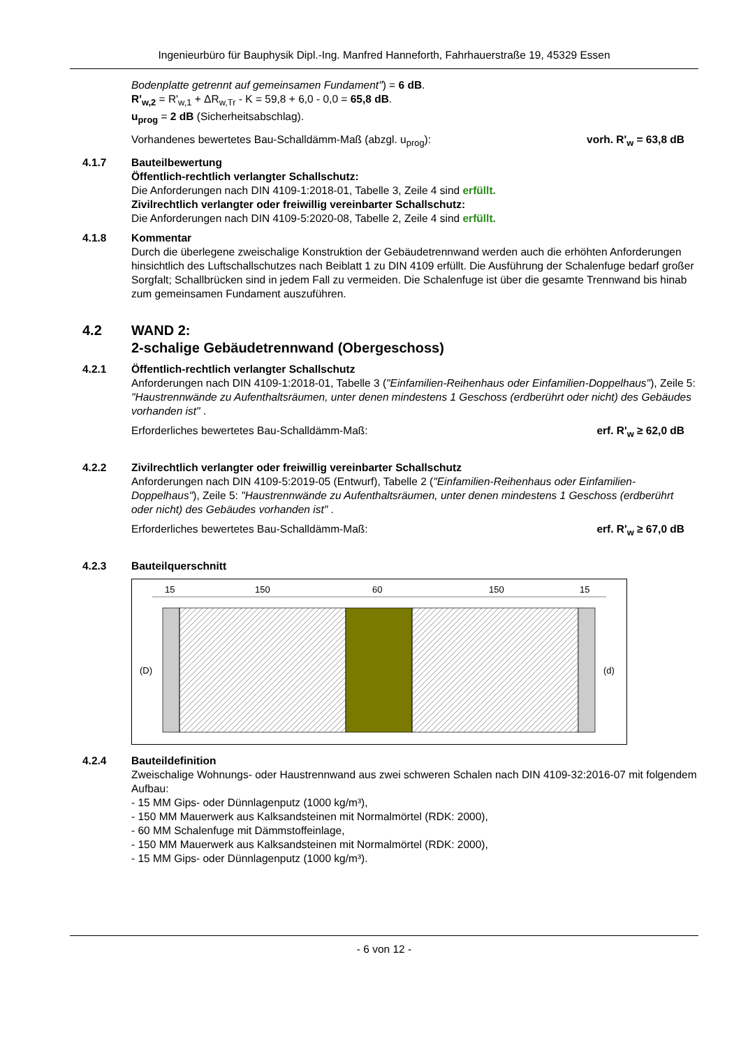Ingenieurbüro für Bauphysik Dipl.-Ing. Manfred Hanneforth, Fahrhauerstraße 19, 45329 Essen
Bodenplatte getrennt auf gemeinsamen Fundament") = 6 dB.
R'<sub>w,2</sub> = R'<sub>w,1</sub> + ΔR<sub>w,Tr</sub> - K = 59,8 + 6,0 - 0,0 = 65,8 dB.
u<sub>prog</sub> = 2 dB (Sicherheitsabschlag).
Vorhandenes bewertetes Bau-Schalldämm-Maß (abzgl. u<sub>prog</sub>): vorh. R'<sub>w</sub> = 63,8 dB
4.1.7 Bauteilbewertung
Öffentlich-rechtlich verlangter Schallschutz:
Die Anforderungen nach DIN 4109-1:2018-01, Tabelle 3, Zeile 4 sind erfüllt.
Zivilrechtlich verlangter oder freiwillig vereinbarter Schallschutz:
Die Anforderungen nach DIN 4109-5:2020-08, Tabelle 2, Zeile 4 sind erfüllt.
4.1.8 Kommentar
Durch die überlegene zweischalige Konstruktion der Gebäudetrennwand werden auch die erhöhten Anforderungen hinsichtlich des Luftschallschutzes nach Beiblatt 1 zu DIN 4109 erfüllt. Die Ausführung der Schalenfuge bedarf großer Sorgfalt; Schallbrücken sind in jedem Fall zu vermeiden. Die Schalenfuge ist über die gesamte Trennwand bis hinab zum gemeinsamen Fundament auszuführen.
4.2 WAND 2:
2-schalige Gebäudetrennwand (Obergeschoss)
4.2.1 Öffentlich-rechtlich verlangter Schallschutz
Anforderungen nach DIN 4109-1:2018-01, Tabelle 3 ("Einfamilien-Reihenhaus oder Einfamilien-Doppelhaus"), Zeile 5: "Haustrennwände zu Aufenthaltsräumen, unter denen mindestens 1 Geschoss (erdberührt oder nicht) des Gebäudes vorhanden ist" .
Erforderliches bewertetes Bau-Schalldämm-Maß: erf. R'<sub>w</sub> ≥ 62,0 dB
4.2.2 Zivilrechtlich verlangter oder freiwillig vereinbarter Schallschutz
Anforderungen nach DIN 4109-5:2019-05 (Entwurf), Tabelle 2 ("Einfamilien-Reihenhaus oder Einfamilien-Doppelhaus"), Zeile 5: "Haustrennwände zu Aufenthaltsräumen, unter denen mindestens 1 Geschoss (erdberührt oder nicht) des Gebäudes vorhanden ist" .
Erforderliches bewertetes Bau-Schalldämm-Maß: erf. R'<sub>w</sub> ≥ 67,0 dB
4.2.3 Bauteilquerschnitt
15
150
60
150
15
(D)
(d)
4.2.4 Bauteildefinition
Zweischalige Wohnungs- oder Haustrennwand aus zwei schweren Schalen nach DIN 4109-32:2016-07 mit folgendem Aufbau:
- 15 MM Gips- oder Dünnlagenputz (1000 kg/m³),
- 150 MM Mauerwerk aus Kalksandsteinen mit Normalmörtel (RDK: 2000),
- 60 MM Schalenfuge mit Dämmstoffeinlage,
- 150 MM Mauerwerk aus Kalksandsteinen mit Normalmörtel (RDK: 2000),
- 15 MM Gips- oder Dünnlagenputz (1000 kg/m³).
- 6 von 12 -